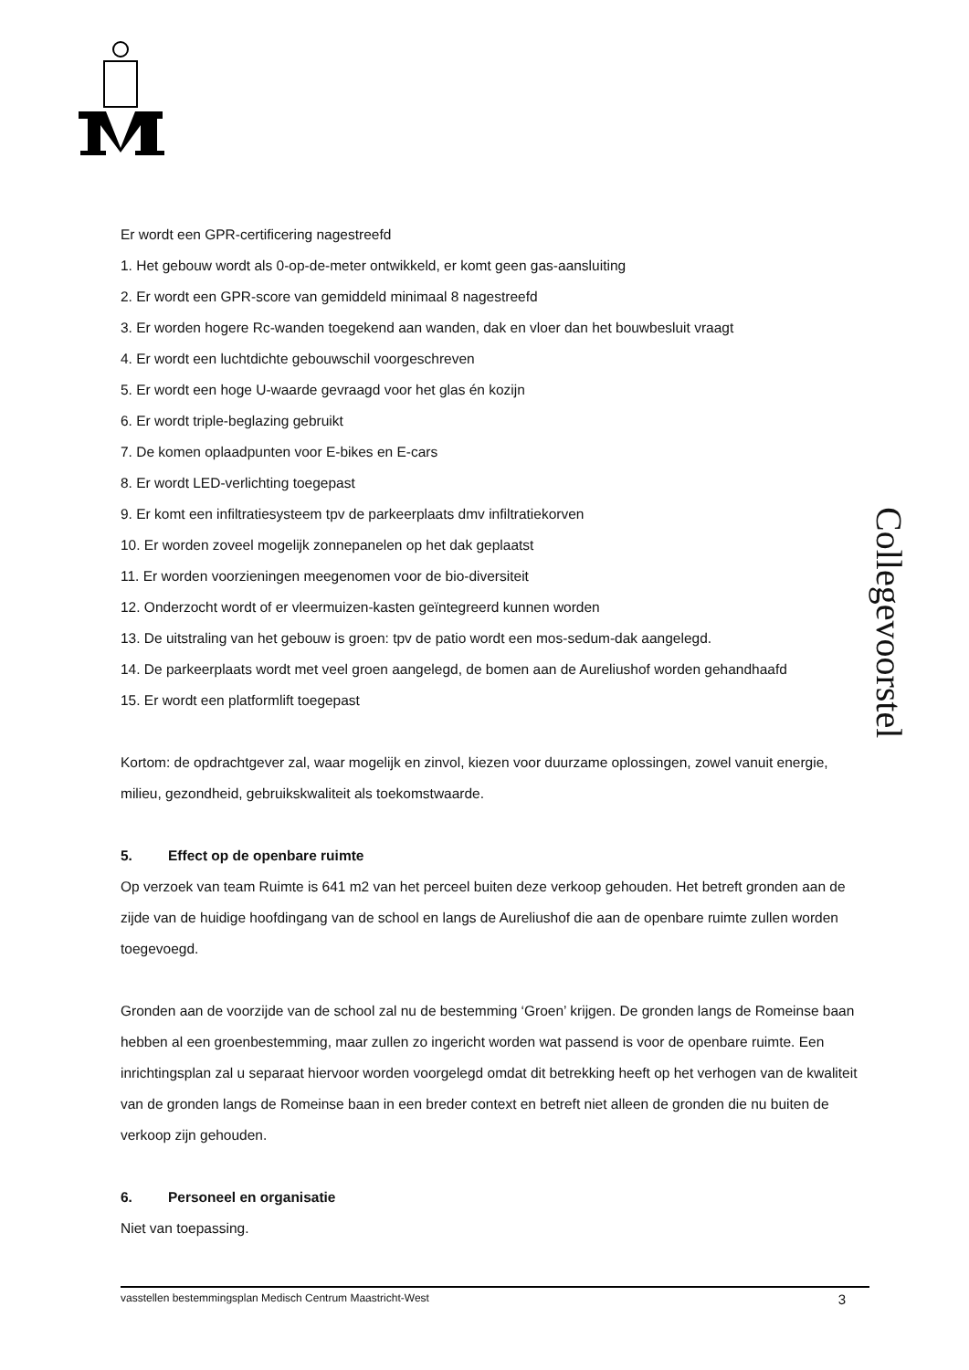Collegevoorstel
Er wordt een GPR-certificering nagestreefd
1. Het gebouw wordt als 0-op-de-meter ontwikkeld, er komt geen gas-aansluiting
2. Er wordt een GPR-score van gemiddeld minimaal 8 nagestreefd
3. Er worden hogere Rc-wanden toegekend aan wanden, dak en vloer dan het bouwbesluit vraagt
4. Er wordt een luchtdichte gebouwschil voorgeschreven
5. Er wordt een hoge U-waarde gevraagd voor het glas én kozijn
6. Er wordt triple-beglazing gebruikt
7. De komen oplaadpunten voor E-bikes en E-cars
8. Er wordt LED-verlichting toegepast
9. Er komt een infiltratiesysteem tpv de parkeerplaats dmv infiltratiekorven
10. Er worden zoveel mogelijk zonnepanelen op het dak geplaatst
11. Er worden voorzieningen meegenomen voor de bio-diversiteit
12. Onderzocht wordt of er vleermuizen-kasten geïntegreerd kunnen worden
13. De uitstraling van het gebouw is groen: tpv de patio wordt een mos-sedum-dak aangelegd.
14. De parkeerplaats wordt met veel groen aangelegd, de bomen aan de Aureliushof worden gehandhaafd
15. Er wordt een platformlift toegepast
Kortom: de opdrachtgever zal, waar mogelijk en zinvol, kiezen voor duurzame oplossingen, zowel vanuit energie, milieu, gezondheid, gebruikskwaliteit als toekomstwaarde.
5. Effect op de openbare ruimte
Op verzoek van team Ruimte is 641 m2 van het perceel buiten deze verkoop gehouden. Het betreft gronden aan de zijde van de huidige hoofdingang van de school en langs de Aureliushof die aan de openbare ruimte zullen worden toegevoegd.
Gronden aan de voorzijde van de school zal nu de bestemming ‘Groen’ krijgen. De gronden langs de Romeinse baan hebben al een groenbestemming, maar zullen zo ingericht worden wat passend is voor de openbare ruimte. Een inrichtingsplan zal u separaat hiervoor worden voorgelegd omdat dit betrekking heeft op het verhogen van de kwaliteit van de gronden langs de Romeinse baan in een breder context en betreft niet alleen de gronden die nu buiten de verkoop zijn gehouden.
6. Personeel en organisatie
Niet van toepassing.
vasstellen bestemmingsplan Medisch Centrum Maastricht-West 3